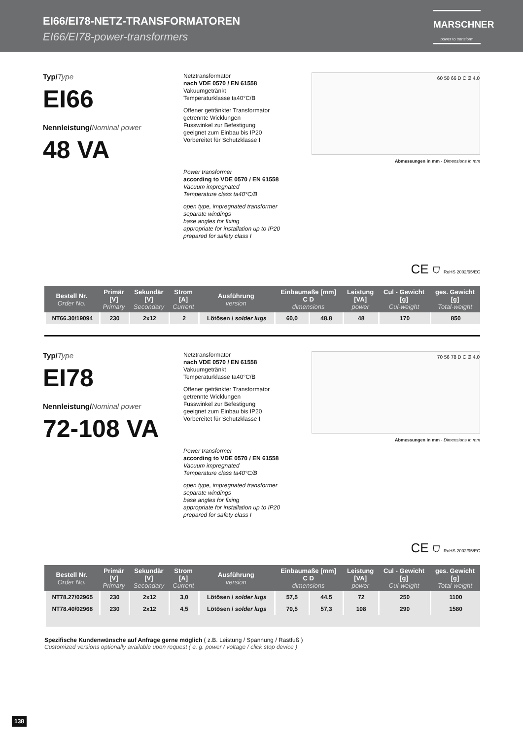EI66/EI78-NETZ-TRANSFORMATOREN
EI66/EI78-power-transformers
MARSCHNER
power to transform
Typ/Type
EI66
Nennleistung/Nominal power
48 VA
Netztransformator
nach VDE 0570 / EN 61558
Vakuumgetränkt
Temperaturklasse ta40°C/B
Offener getränkter Transformator
getrennte Wicklungen
Fusswinkel zur Befestigung
geeignet zum Einbau bis IP20
Vorbereitet für Schutzklasse I
Power transformer
according to VDE 0570 / EN 61558
Vacuum impregnated
Temperature class ta40°C/B
open type, impregnated transformer
separate windings
base angles for fixing
appropriate for installation up to IP20
prepared for safety class I
60 50 66 D C Ø 4.0
Abmessungen in mm - Dimensions in mm
CE ⛉ RoHS 2002/95/EC
| Bestell Nr. Order No. | Primär [V] Primary | Sekundär [V] Secondary | Strom [A] Current | Ausführung version | Einbaumaße [mm] C D dimensions | | Leistung [VA] power | Cul - Gewicht [g] Cul-weight | ges. Gewicht [g] Total-weight |
| --- | --- | --- | --- | --- | --- | --- | --- | --- | --- |
| NT66.30/19094 | 230 | 2x12 | 2 | Lötösen / solder lugs | 60,0 | 48,8 | 48 | 170 | 850 |
Typ/Type
EI78
Nennleistung/Nominal power
72-108 VA
Netztransformator
nach VDE 0570 / EN 61558
Vakuumgetränkt
Temperaturklasse ta40°C/B
Offener getränkter Transformator
getrennte Wicklungen
Fusswinkel zur Befestigung
geeignet zum Einbau bis IP20
Vorbereitet für Schutzklasse I
Power transformer
according to VDE 0570 / EN 61558
Vacuum impregnated
Temperature class ta40°C/B
open type, impregnated transformer
separate windings
base angles for fixing
appropriate for installation up to IP20
prepared for safety class I
70 56 78 D C Ø 4.0
Abmessungen in mm - Dimensions in mm
CE ⛉ RoHS 2002/95/EC
| Bestell Nr. Order No. | Primär [V] Primary | Sekundär [V] Secondary | Strom [A] Current | Ausführung version | Einbaumaße [mm] C D dimensions | | Leistung [VA] power | Cul - Gewicht [g] Cul-weight | ges. Gewicht [g] Total-weight |
| --- | --- | --- | --- | --- | --- | --- | --- | --- | --- |
| NT78.27/02965 | 230 | 2x12 | 3,0 | Lötösen / solder lugs | 57,5 | 44,5 | 72 | 250 | 1100 |
| NT78.40/02968 | 230 | 2x12 | 4,5 | Lötösen / solder lugs | 70,5 | 57,3 | 108 | 290 | 1580 |
Spezifische Kundenwünsche auf Anfrage gerne möglich ( z.B. Leistung / Spannung / Rastfuß )
Customized versions optionally available upon request ( e. g. power / voltage / click stop device )
138